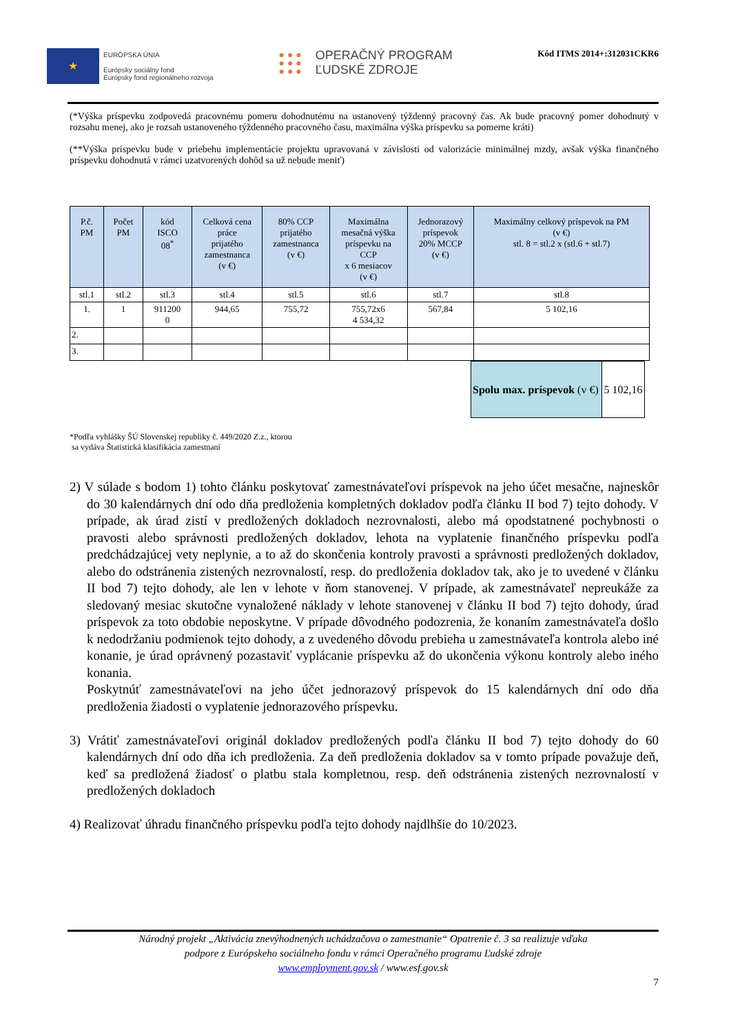★
EURÓPSKA ÚNIA
Európsky sociálny fond
Európsky fond regionálneho rozvoja
● ● ●
● ● ●
● ● ●
OPERAČNÝ PROGRAM
ĽUDSKÉ ZDROJE
Kód ITMS 2014+:312031CKR6
(*Výška príspevku zodpovedá pracovnému pomeru dohodnutému na ustanovený týždenný pracovný čas. Ak bude pracovný pomer dohodnutý v rozsahu menej, ako je rozsah ustanoveného týždenného pracovného času, maximálna výška príspevku sa pomerne kráti)
(**Výška príspevku bude v priebehu implementácie projektu upravovaná v závislosti od valorizácie minimálnej mzdy, avšak výška finančného príspevku dohodnutá v rámci uzatvorených dohôd sa už nebude meniť)
| P.č. PM | Počet PM | kód ISCO 08<sup>*</sup> | Celková cena práce prijatého zamestnanca (v €) | 80% CCP prijatého zamestnanca (v €) | Maximálna mesačná výška príspevku na CCP x 6 mesiacov (v €) | Jednorazový príspevok 20% MCCP (v €) | Maximálny celkový príspevok na PM (v €) stl. 8 = stl.2 x (stl.6 + stl.7) |
| --- | --- | --- | --- | --- | --- | --- | --- |
| stl.1 | stl.2 | stl.3 | stl.4 | stl.5 | stl.6 | stl.7 | stl.8 |
| 1. | 1 | 911200 0 | 944,65 | 755,72 | 755,72x6 4 534,32 | 567,84 | 5 102,16 |
| 2. | | | | | | | |
| 3. | | | | | | | |
| Spolu max. príspevok (v €) | 5 102,16 |
*Podľa vyhlášky ŠÚ Slovenskej republiky č. 449/2020 Z.z., ktorou
sa vydáva Štatistická klasifikácia zamestnaní
2) V súlade s bodom 1) tohto článku poskytovať zamestnávateľovi príspevok na jeho účet mesačne, najneskôr do 30 kalendárnych dní odo dňa predloženia kompletných dokladov podľa článku II bod 7) tejto dohody. V prípade, ak úrad zistí v predložených dokladoch nezrovnalosti, alebo má opodstatnené pochybnosti o pravosti alebo správnosti predložených dokladov, lehota na vyplatenie finančného príspevku podľa predchádzajúcej vety neplynie, a to až do skončenia kontroly pravosti a správnosti predložených dokladov, alebo do odstránenia zistených nezrovnalostí, resp. do predloženia dokladov tak, ako je to uvedené v článku II bod 7) tejto dohody, ale len v lehote v ňom stanovenej. V prípade, ak zamestnávateľ nepreukáže za sledovaný mesiac skutočne vynaložené náklady v lehote stanovenej v článku II bod 7) tejto dohody, úrad príspevok za toto obdobie neposkytne. V prípade dôvodného podozrenia, že konaním zamestnávateľa došlo k nedodržaniu podmienok tejto dohody, a z uvedeného dôvodu prebieha u zamestnávateľa kontrola alebo iné konanie, je úrad oprávnený pozastaviť vyplácanie príspevku až do ukončenia výkonu kontroly alebo iného konania.
Poskytnúť zamestnávateľovi na jeho účet jednorazový príspevok do 15 kalendárnych dní odo dňa predloženia žiadosti o vyplatenie jednorazového príspevku.
3) Vrátiť zamestnávateľovi originál dokladov predložených podľa článku II bod 7) tejto dohody do 60 kalendárnych dní odo dňa ich predloženia. Za deň predloženia dokladov sa v tomto prípade považuje deň, keď sa predložená žiadosť o platbu stala kompletnou, resp. deň odstránenia zistených nezrovnalostí v predložených dokladoch
4) Realizovať úhradu finančného príspevku podľa tejto dohody najdlhšie do 10/2023.
Národný projekt „Aktivácia znevýhodnených uchádzačova o zamestnanie“ Opatrenie č. 3 sa realizuje vďaka
podpore z Európskeho sociálneho fondu v rámci Operačného programu Ľudské zdroje
www.employment.gov.sk / www.esf.gov.sk
7